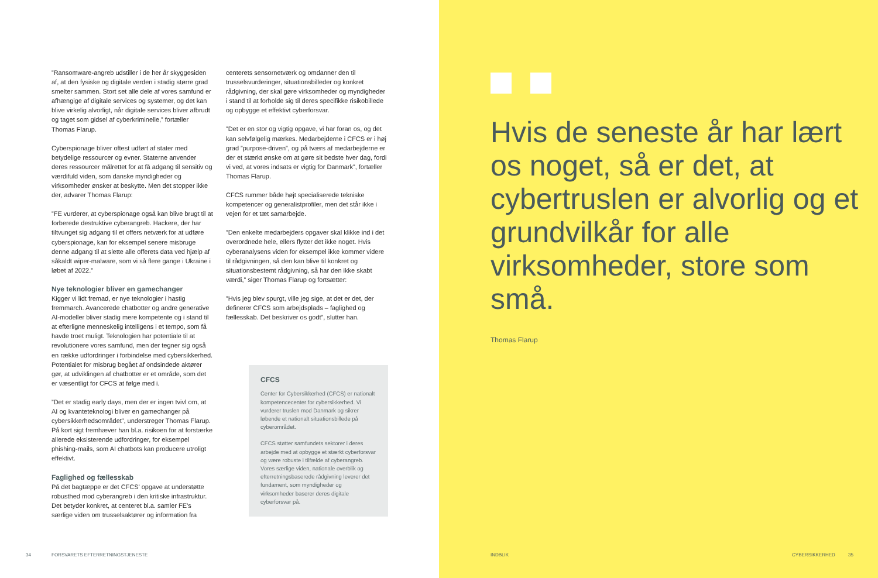”Ransomware-angreb udstiller i de her år skyggesiden af, at den fysiske og digitale verden i stadig større grad smelter sammen. Stort set alle dele af vores samfund er afhængige af digitale services og systemer, og det kan blive virkelig alvorligt, når digitale services bliver afbrudt og taget som gidsel af cyberkriminelle,” fortæller Thomas Flarup.
Cyberspionage bliver oftest udført af stater med betydelige ressourcer og evner. Staterne anvender deres ressourcer målrettet for at få adgang til sensitiv og værdifuld viden, som danske myndigheder og virksomheder ønsker at beskytte. Men det stopper ikke der, advarer Thomas Flarup:
”FE vurderer, at cyberspionage også kan blive brugt til at forberede destruktive cyberangreb. Hackere, der har tiltvunget sig adgang til et offers netværk for at udføre cyberspionage, kan for eksempel senere misbruge denne adgang til at slette alle offerets data ved hjælp af såkaldt wiper-malware, som vi så flere gange i Ukraine i løbet af 2022.”
Nye teknologier bliver en gamechanger
Kigger vi lidt fremad, er nye teknologier i hastig fremmarch. Avancerede chatbotter og andre generative AI-modeller bliver stadig mere kompetente og i stand til at efterligne menneskelig intelligens i et tempo, som få havde troet muligt. Teknologien har potentiale til at revolutionere vores samfund, men der tegner sig også en række udfordringer i forbindelse med cybersikkerhed. Potentialet for misbrug begået af ondsindede aktører gør, at udviklingen af chatbotter er et område, som det er væsentligt for CFCS at følge med i.
”Det er stadig early days, men der er ingen tvivl om, at AI og kvanteteknologi bliver en gamechanger på cybersikkerhedsområdet”, understreger Thomas Flarup. På kort sigt fremhæver han bl.a. risikoen for at forstærke allerede eksisterende udfordringer, for eksempel phishing-mails, som AI chatbots kan producere utroligt effektivt.
Faglighed og fællesskab
På det bagtæppe er det CFCS’ opgave at understøtte robusthed mod cyberangreb i den kritiske infrastruktur. Det betyder konkret, at centeret bl.a. samler FE’s særlige viden om trusselsaktører og information fra
centerets sensornetværk og omdanner den til trusselsvurderinger, situationsbilleder og konkret rådgivning, der skal gøre virksomheder og myndigheder i stand til at forholde sig til deres specifikke risikobillede og opbygge et effektivt cyberforsvar.
”Det er en stor og vigtig opgave, vi har foran os, og det kan selvfølgelig mærkes. Medarbejderne i CFCS er i høj grad ”purpose-driven”, og på tværs af medarbejderne er der et stærkt ønske om at gøre sit bedste hver dag, fordi vi ved, at vores indsats er vigtig for Danmark”, fortæller Thomas Flarup.
CFCS rummer både højt specialiserede tekniske kompetencer og generalistprofiler, men det står ikke i vejen for et tæt samarbejde.
”Den enkelte medarbejders opgaver skal klikke ind i det overordnede hele, ellers flytter det ikke noget. Hvis cyberanalysens viden for eksempel ikke kommer videre til rådgivningen, så den kan blive til konkret og situationsbestemt rådgivning, så har den ikke skabt værdi,” siger Thomas Flarup og fortsætter:
”Hvis jeg blev spurgt, ville jeg sige, at det er det, der definerer CFCS som arbejdsplads – faglighed og fællesskab. Det beskriver os godt”, slutter han.
CFCS
Center for Cybersikkerhed (CFCS) er nationalt kompetencecenter for cybersikkerhed. Vi vurderer truslen mod Danmark og sikrer løbende et nationalt situationsbillede på cyberområdet.
CFCS støtter samfundets sektorer i deres arbejde med at opbygge et stærkt cyberforsvar og være robuste i tilfælde af cyberangreb. Vores særlige viden, nationale overblik og efterretningsbaserede rådgivning leverer det fundament, som myndigheder og virksomheder baserer deres digitale cyberforsvar på.
34 FORSVARETS EFTERRETNINGSTJENESTE
Hvis de seneste år har lært os noget, så er det, at cybertruslen er alvorlig og et grundvilkår for alle virksomheder, store som små.
Thomas Flarup
INDBLIK CYBERSIKKERHED 35